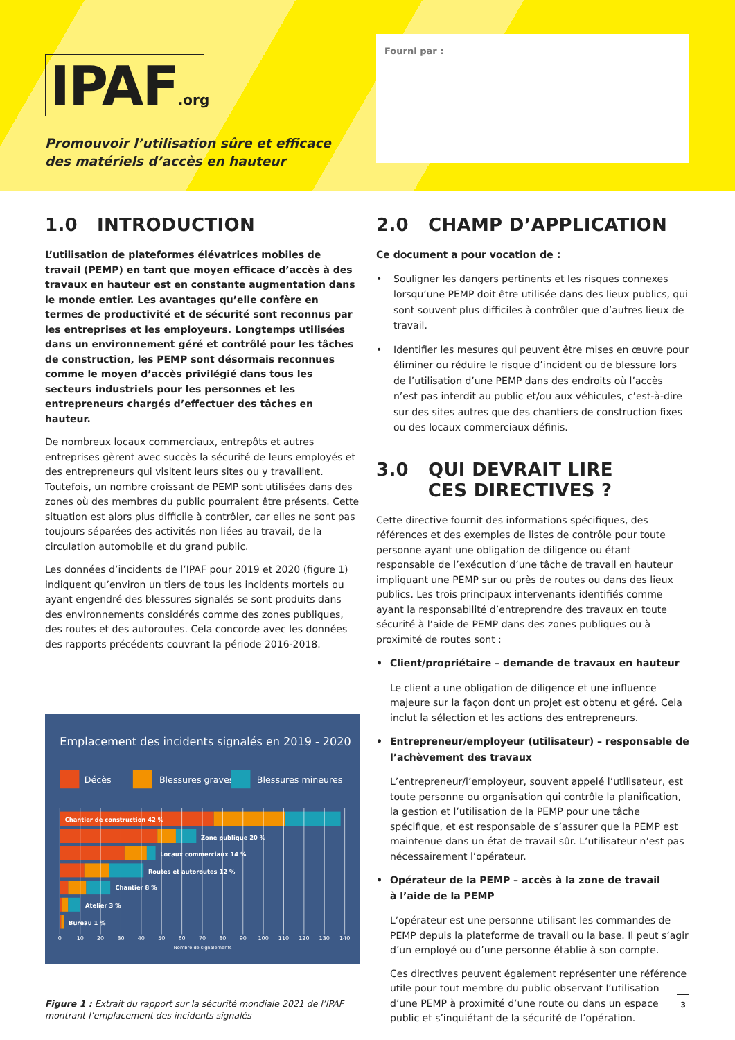IPAF.org
Promouvoir l’utilisation sûre et efficace
des matériels d’accès en hauteur
Fourni par :
1.0 INTRODUCTION
L’utilisation de plateformes élévatrices mobiles de travail (PEMP) en tant que moyen efficace d’accès à des travaux en hauteur est en constante augmentation dans le monde entier. Les avantages qu’elle confère en termes de productivité et de sécurité sont reconnus par les entreprises et les employeurs. Longtemps utilisées dans un environnement géré et contrôlé pour les tâches de construction, les PEMP sont désormais reconnues comme le moyen d’accès privilégié dans tous les secteurs industriels pour les personnes et les entrepreneurs chargés d’effectuer des tâches en hauteur.
De nombreux locaux commerciaux, entrepôts et autres entreprises gèrent avec succès la sécurité de leurs employés et des entrepreneurs qui visitent leurs sites ou y travaillent. Toutefois, un nombre croissant de PEMP sont utilisées dans des zones où des membres du public pourraient être présents. Cette situation est alors plus difficile à contrôler, car elles ne sont pas toujours séparées des activités non liées au travail, de la circulation automobile et du grand public.
Les données d’incidents de l’IPAF pour 2019 et 2020 (figure 1) indiquent qu’environ un tiers de tous les incidents mortels ou ayant engendré des blessures signalés se sont produits dans des environnements considérés comme des zones publiques, des routes et des autoroutes. Cela concorde avec les données des rapports précédents couvrant la période 2016-2018.
Emplacement des incidents signalés en 2019 - 2020
Décès
Blessures graves
Blessures mineures
Chantier de construction 42 %
Zone publique 20 %
Locaux commerciaux 14 %
Routes et autoroutes 12 %
Chantier 8 %
Atelier 3 %
Bureau 1 %
0
10
20
30
40
50
60
70
80
90
100
110
120
130
140
Nombre de signalements
Figure 1 : Extrait du rapport sur la sécurité mondiale 2021 de l’IPAF montrant l’emplacement des incidents signalés
2.0 CHAMP D’APPLICATION
Ce document a pour vocation de :
• Souligner les dangers pertinents et les risques connexes lorsqu’une PEMP doit être utilisée dans des lieux publics, qui sont souvent plus difficiles à contrôler que d’autres lieux de travail.
• Identifier les mesures qui peuvent être mises en œuvre pour éliminer ou réduire le risque d’incident ou de blessure lors de l’utilisation d’une PEMP dans des endroits où l’accès n’est pas interdit au public et/ou aux véhicules, c’est-à-dire sur des sites autres que des chantiers de construction fixes ou des locaux commerciaux définis.
3.0 QUI DEVRAIT LIRE
CES DIRECTIVES ?
Cette directive fournit des informations spécifiques, des références et des exemples de listes de contrôle pour toute personne ayant une obligation de diligence ou étant responsable de l’exécution d’une tâche de travail en hauteur impliquant une PEMP sur ou près de routes ou dans des lieux publics. Les trois principaux intervenants identifiés comme ayant la responsabilité d’entreprendre des travaux en toute sécurité à l’aide de PEMP dans des zones publiques ou à proximité de routes sont :
• Client/propriétaire – demande de travaux en hauteur
Le client a une obligation de diligence et une influence majeure sur la façon dont un projet est obtenu et géré. Cela inclut la sélection et les actions des entrepreneurs.
• Entrepreneur/employeur (utilisateur) – responsable de l’achèvement des travaux
L’entrepreneur/l’employeur, souvent appelé l’utilisateur, est toute personne ou organisation qui contrôle la planification, la gestion et l’utilisation de la PEMP pour une tâche spécifique, et est responsable de s’assurer que la PEMP est maintenue dans un état de travail sûr. L’utilisateur n’est pas nécessairement l’opérateur.
• Opérateur de la PEMP – accès à la zone de travail
à l’aide de la PEMP
L’opérateur est une personne utilisant les commandes de PEMP depuis la plateforme de travail ou la base. Il peut s’agir d’un employé ou d’une personne établie à son compte.
Ces directives peuvent également représenter une référence utile pour tout membre du public observant l’utilisation d’une PEMP à proximité d’une route ou dans un espace public et s’inquiétant de la sécurité de l’opération.
3